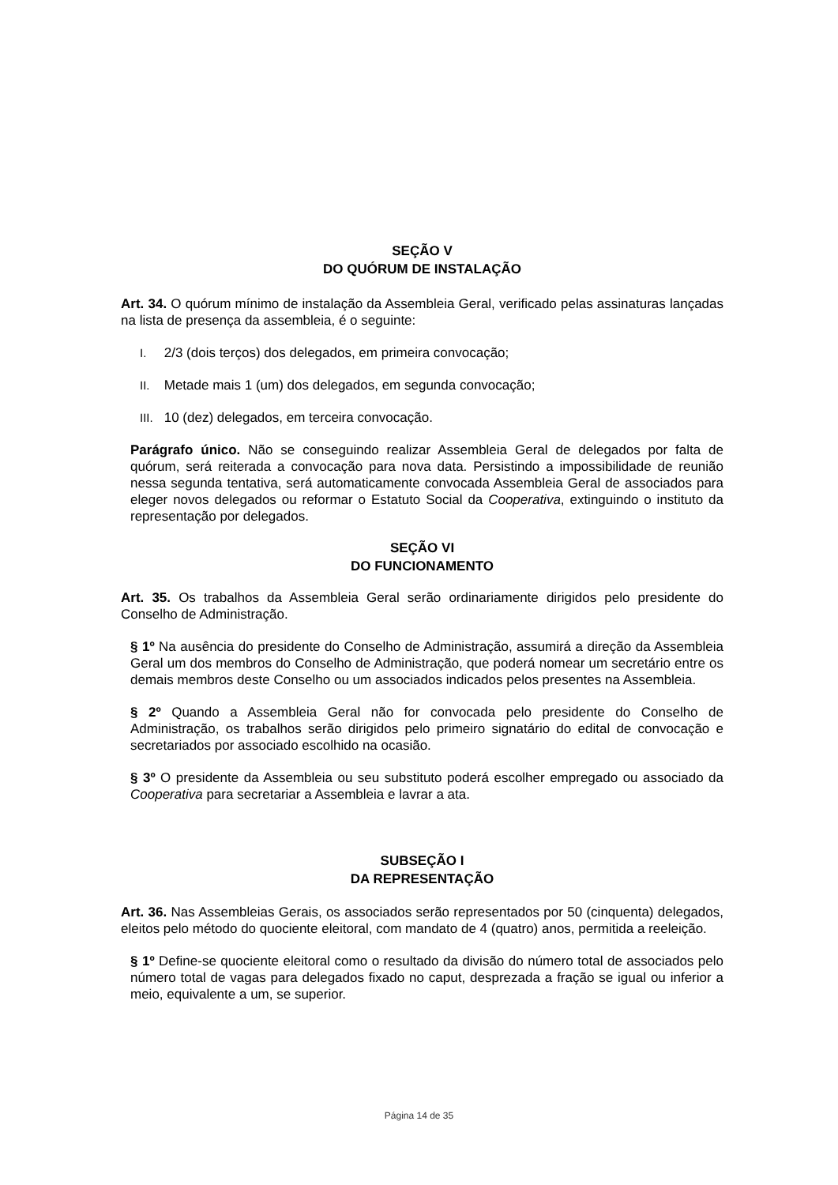SEÇÃO V
DO QUÓRUM DE INSTALAÇÃO
Art. 34. O quórum mínimo de instalação da Assembleia Geral, verificado pelas assinaturas lançadas na lista de presença da assembleia, é o seguinte:
I. 2/3 (dois terços) dos delegados, em primeira convocação;
II. Metade mais 1 (um) dos delegados, em segunda convocação;
III. 10 (dez) delegados, em terceira convocação.
Parágrafo único. Não se conseguindo realizar Assembleia Geral de delegados por falta de quórum, será reiterada a convocação para nova data. Persistindo a impossibilidade de reunião nessa segunda tentativa, será automaticamente convocada Assembleia Geral de associados para eleger novos delegados ou reformar o Estatuto Social da Cooperativa, extinguindo o instituto da representação por delegados.
SEÇÃO VI
DO FUNCIONAMENTO
Art. 35. Os trabalhos da Assembleia Geral serão ordinariamente dirigidos pelo presidente do Conselho de Administração.
§ 1º Na ausência do presidente do Conselho de Administração, assumirá a direção da Assembleia Geral um dos membros do Conselho de Administração, que poderá nomear um secretário entre os demais membros deste Conselho ou um associados indicados pelos presentes na Assembleia.
§ 2º Quando a Assembleia Geral não for convocada pelo presidente do Conselho de Administração, os trabalhos serão dirigidos pelo primeiro signatário do edital de convocação e secretariados por associado escolhido na ocasião.
§ 3º O presidente da Assembleia ou seu substituto poderá escolher empregado ou associado da Cooperativa para secretariar a Assembleia e lavrar a ata.
SUBSEÇÃO I
DA REPRESENTAÇÃO
Art. 36. Nas Assembleias Gerais, os associados serão representados por 50 (cinquenta) delegados, eleitos pelo método do quociente eleitoral, com mandato de 4 (quatro) anos, permitida a reeleição.
§ 1º Define-se quociente eleitoral como o resultado da divisão do número total de associados pelo número total de vagas para delegados fixado no caput, desprezada a fração se igual ou inferior a meio, equivalente a um, se superior.
Página 14 de 35